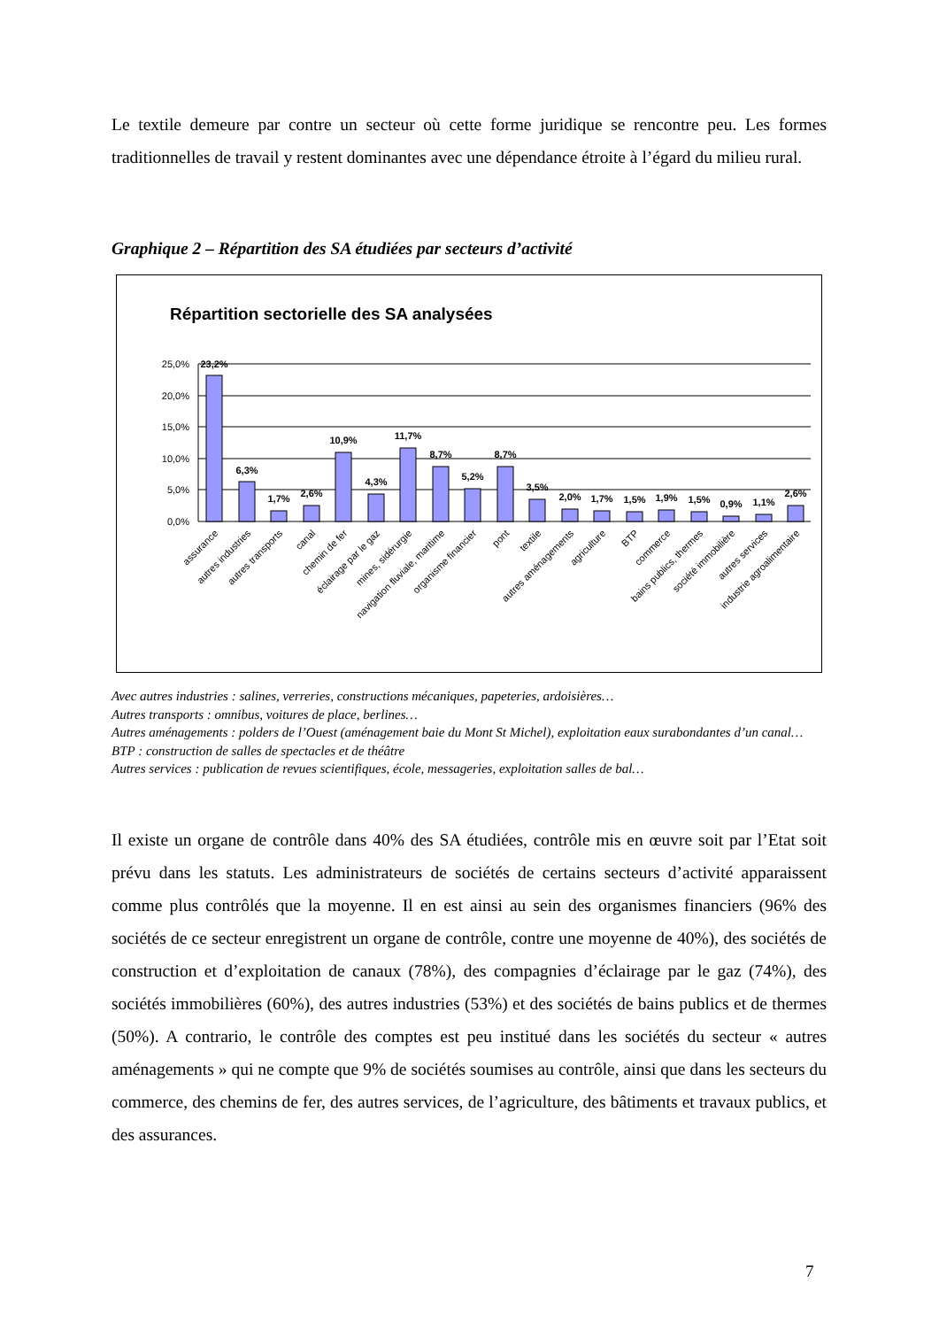Le textile demeure par contre un secteur où cette forme juridique se rencontre peu. Les formes traditionnelles de travail y restent dominantes avec une dépendance étroite à l’égard du milieu rural.
Graphique 2 – Répartition des SA étudiées par secteurs d’activité
Répartition sectorielle des SA analysées
25,0%
20,0%
15,0%
10,0%
5,0%
0,0%
23,2%
6,3%
1,7%
2,6%
10,9%
4,3%
11,7%
8,7%
5,2%
8,7%
3,5%
2,0%
1,7%
1,5%
1,9%
1,5%
0,9%
1,1%
2,6%
assurance
autres industries
autres transports
canal
chemin de fer
éclairage par le gaz
mines, sidérurgie
navigation fluviale, maritime
organisme financier
pont
textile
autres aménagements
agriculture
BTP
commerce
bains publics, thermes
société immobilière
autres services
industrie agroalimentaire
Avec autres industries : salines, verreries, constructions mécaniques, papeteries, ardoisières…
Autres transports : omnibus, voitures de place, berlines…
Autres aménagements : polders de l’Ouest (aménagement baie du Mont St Michel), exploitation eaux surabondantes d’un canal…
BTP : construction de salles de spectacles et de théâtre
Autres services : publication de revues scientifiques, école, messageries, exploitation salles de bal…
Il existe un organe de contrôle dans 40% des SA étudiées, contrôle mis en œuvre soit par l’Etat soit prévu dans les statuts. Les administrateurs de sociétés de certains secteurs d’activité apparaissent comme plus contrôlés que la moyenne. Il en est ainsi au sein des organismes financiers (96% des sociétés de ce secteur enregistrent un organe de contrôle, contre une moyenne de 40%), des sociétés de construction et d’exploitation de canaux (78%), des compagnies d’éclairage par le gaz (74%), des sociétés immobilières (60%), des autres industries (53%) et des sociétés de bains publics et de thermes (50%). A contrario, le contrôle des comptes est peu institué dans les sociétés du secteur « autres aménagements » qui ne compte que 9% de sociétés soumises au contrôle, ainsi que dans les secteurs du commerce, des chemins de fer, des autres services, de l’agriculture, des bâtiments et travaux publics, et des assurances.
7